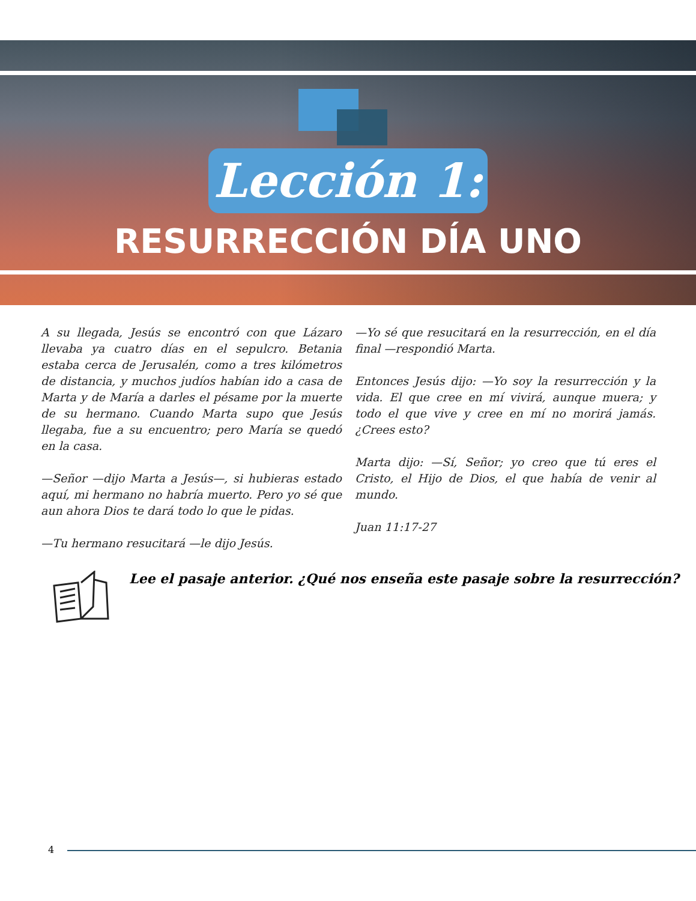Lección 1:
RESURRECCIÓN DÍA UNO
A su llegada, Jesús se encontró con que Lázaro llevaba ya cuatro días en el sepulcro. Betania estaba cerca de Jerusalén, como a tres kilómetros de distancia, y muchos judíos habían ido a casa de Marta y de María a darles el pésame por la muerte de su hermano. Cuando Marta supo que Jesús llegaba, fue a su encuentro; pero María se quedó en la casa.
—Señor —dijo Marta a Jesús—, si hubieras estado aquí, mi hermano no habría muerto. Pero yo sé que aun ahora Dios te dará todo lo que le pidas.
—Tu hermano resucitará —le dijo Jesús.
—Yo sé que resucitará en la resurrección, en el día final —respondió Marta.
Entonces Jesús dijo: —Yo soy la resurrección y la vida. El que cree en mí vivirá, aunque muera; y todo el que vive y cree en mí no morirá jamás. ¿Crees esto?
Marta dijo: —Sí, Señor; yo creo que tú eres el Cristo, el Hijo de Dios, el que había de venir al mundo.
Juan 11:17-27
Lee el pasaje anterior. ¿Qué nos enseña este pasaje sobre la resurrección?
4